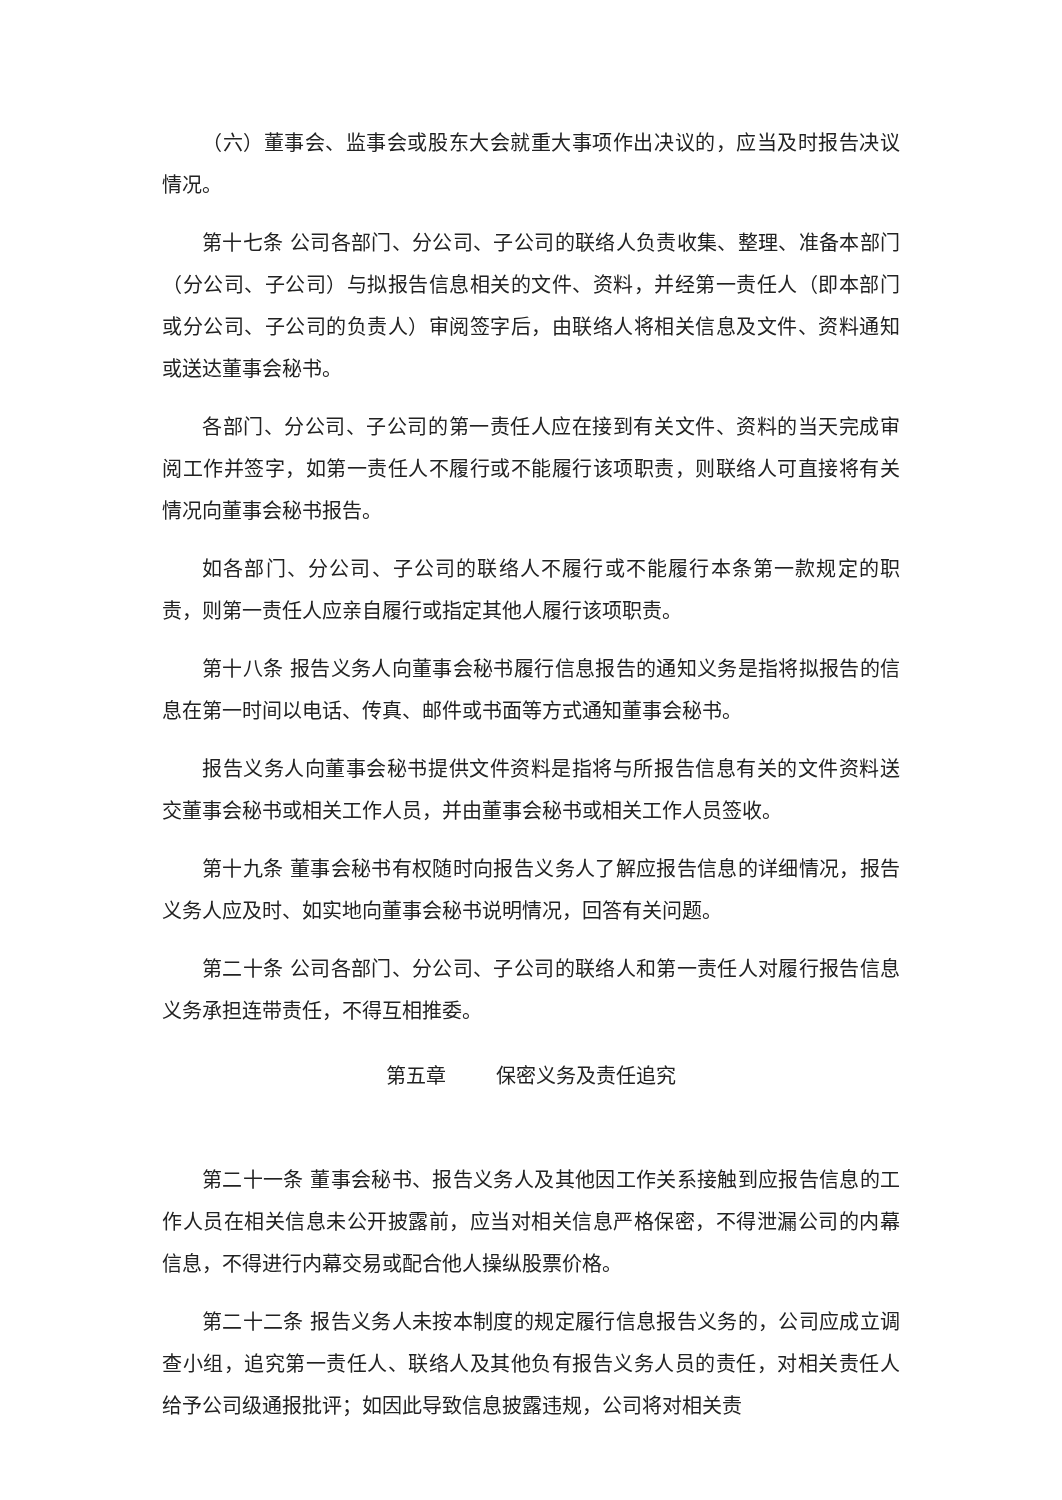（六）董事会、监事会或股东大会就重大事项作出决议的，应当及时报告决议情况。
第十七条 公司各部门、分公司、子公司的联络人负责收集、整理、准备本部门（分公司、子公司）与拟报告信息相关的文件、资料，并经第一责任人（即本部门或分公司、子公司的负责人）审阅签字后，由联络人将相关信息及文件、资料通知或送达董事会秘书。
各部门、分公司、子公司的第一责任人应在接到有关文件、资料的当天完成审阅工作并签字，如第一责任人不履行或不能履行该项职责，则联络人可直接将有关情况向董事会秘书报告。
如各部门、分公司、子公司的联络人不履行或不能履行本条第一款规定的职责，则第一责任人应亲自履行或指定其他人履行该项职责。
第十八条 报告义务人向董事会秘书履行信息报告的通知义务是指将拟报告的信息在第一时间以电话、传真、邮件或书面等方式通知董事会秘书。
报告义务人向董事会秘书提供文件资料是指将与所报告信息有关的文件资料送交董事会秘书或相关工作人员，并由董事会秘书或相关工作人员签收。
第十九条 董事会秘书有权随时向报告义务人了解应报告信息的详细情况，报告义务人应及时、如实地向董事会秘书说明情况，回答有关问题。
第二十条 公司各部门、分公司、子公司的联络人和第一责任人对履行报告信息义务承担连带责任，不得互相推委。
第五章 保密义务及责任追究
第二十一条 董事会秘书、报告义务人及其他因工作关系接触到应报告信息的工作人员在相关信息未公开披露前，应当对相关信息严格保密，不得泄漏公司的内幕信息，不得进行内幕交易或配合他人操纵股票价格。
第二十二条 报告义务人未按本制度的规定履行信息报告义务的，公司应成立调查小组，追究第一责任人、联络人及其他负有报告义务人员的责任，对相关责任人给予公司级通报批评；如因此导致信息披露违规，公司将对相关责